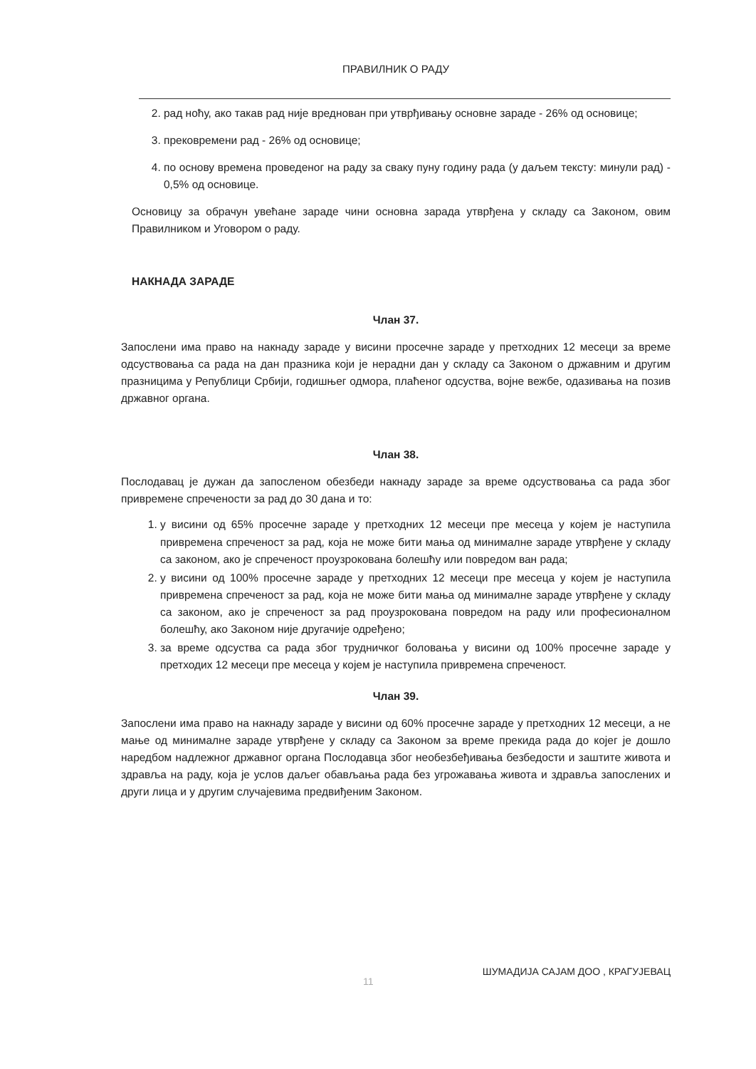ПРАВИЛНИК О РАДУ
2. рад ноћу, ако такав рад није вреднован при утврђивању основне зараде - 26% од основице;
3. прековремени рад - 26% од основице;
4. по основу времена проведеног на раду за сваку пуну годину рада (у даљем тексту: минули рад) - 0,5% од основице.
Основицу за обрачун увећане зараде чини основна зарада утврђена у складу са Законом, овим Правилником и Уговором о раду.
НАКНАДА ЗАРАДЕ
Члан 37.
Запослени има право на накнаду зараде у висини просечне зараде у претходних 12 месеци за време одсуствовања са рада на дан празника који је нерадни дан у складу са Законом о државним и другим празницима у Републици Србији, годишњег одмора, плаћеног одсуства, војне вежбе, одазивања на позив државног органа.
Члан 38.
Послодавац је дужан да запосленом обезбеди накнаду зараде за време одсуствовања са рада због привремене спречености за рад до 30 дана и то:
1. у висини од 65% просечне зараде у претходних 12 месеци пре месеца у којем је наступила привремена спреченост за рад, која не може бити мања од минималне зараде утврђене у складу са законом, ако је спреченост проузрокована болешћу или повредом ван рада;
2. у висини од 100% просечне зараде у претходних 12 месеци пре месеца у којем је наступила привремена спреченост за рад, која не може бити мања од минималне зараде утврђене у складу са законом, ако је спреченост за рад проузрокована повредом на раду или професионалном болешћу, ако Законом није другачије одређено;
3. за време одсуства са рада због трудничког боловања у висини од 100% просечне зараде у претходих 12 месеци пре месеца у којем је наступила привремена спреченост.
Члан 39.
Запослени има право на накнаду зараде у висини од 60% просечне зараде у претходних 12 месеци, а не мање од минималне зараде утврђене у складу са Законом за време прекида рада до којег је дошло наредбом надлежног државног органа Послодавца због необезбеђивања безбедости и заштите живота и здравља на раду, која је услов даљег обављања рада без угрожавања живота и здравља запослених и други лица и у другим случајевима предвиђеним Законом.
11 ШУМАДИЈА САЈАМ ДОО , КРАГУЈЕВАЦ